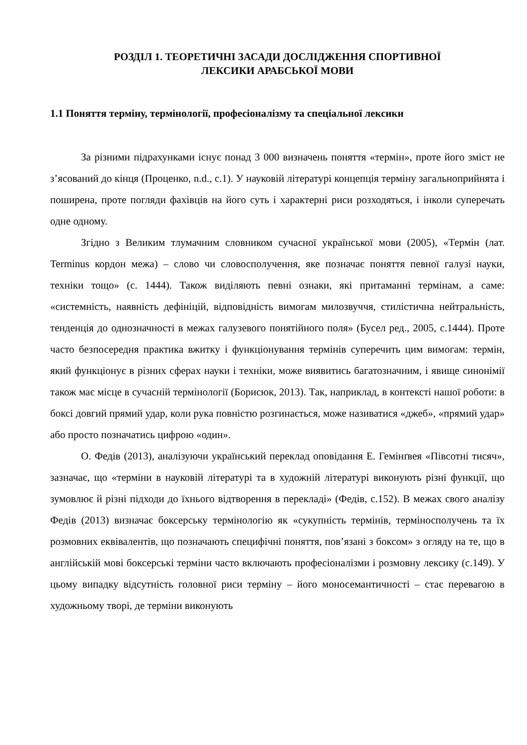РОЗДІЛ 1. ТЕОРЕТИЧНІ ЗАСАДИ ДОСЛІДЖЕННЯ СПОРТИВНОЇ
ЛЕКСИКИ АРАБСЬКОЇ МОВИ
1.1 Поняття терміну, термінології, професіоналізму та спеціальної лексики
За різними підрахунками існує понад 3 000 визначень поняття «термін», проте його зміст не з’ясований до кінця (Проценко, n.d., c.1). У науковій літературі концепція терміну загальноприйнята і поширена, проте погляди фахівців на його суть і характерні риси розходяться, і інколи суперечать одне одному.
Згідно з Великим тлумачним словником сучасної української мови (2005), «Термін (лат. Terminus кордон межа) – слово чи словосполучення, яке позначає поняття певної галузі науки, техніки тощо» (с. 1444). Також виділяють певні ознаки, які притаманні термінам, а саме: «системність, наявність дефініцій, відповідність вимогам милозвуччя, стилістична нейтральність, тенденція до однозначності в межах галузевого понятійного поля» (Бусел ред., 2005, с.1444). Проте часто безпосередня практика вжитку і функціонування термінів суперечить цим вимогам: термін, який функціонує в різних сферах науки і техніки, може виявитись багатозначним, і явище синонімії також має місце в сучасній термінології (Борисюк, 2013). Так, наприклад, в контексті нашої роботи: в боксі довгий прямий удар, коли рука повністю розгинається, може називатися «джеб», «прямий удар» або просто позначатись цифрою «один».
О. Федів (2013), аналізуючи український переклад оповідання Е. Гемінґвея «Півсотні тисяч», зазначає, що «терміни в науковій літературі та в художній літературі виконують різні функції, що зумовлює й різні підходи до їхнього відтворення в перекладі» (Федів, с.152). В межах свого аналізу Федів (2013) визначає боксерську термінологію як «сукупність термінів, терміносполучень та їх розмовних еквівалентів, що позначають специфічні поняття, пов’язані з боксом» з огляду на те, що в англійській мові боксерські терміни часто включають професіоналізми і розмовну лексику (с.149). У цьому випадку відсутність головної риси терміну – його моносемантичності – стає перевагою в художньому творі, де терміни виконують